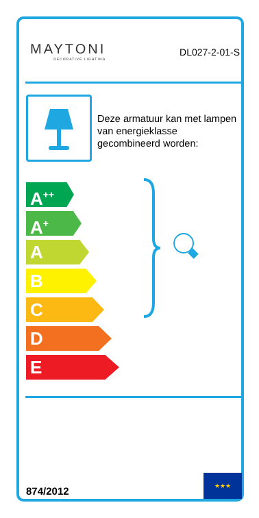MAYTONI
DECORATIVE LIGHTING
DL027-2-01-S
Deze armatuur kan met lampen van energieklasse gecombineerd worden:
A<sup>++</sup>
A<sup>+</sup>
A
B
C
D
E
874/2012
★★★